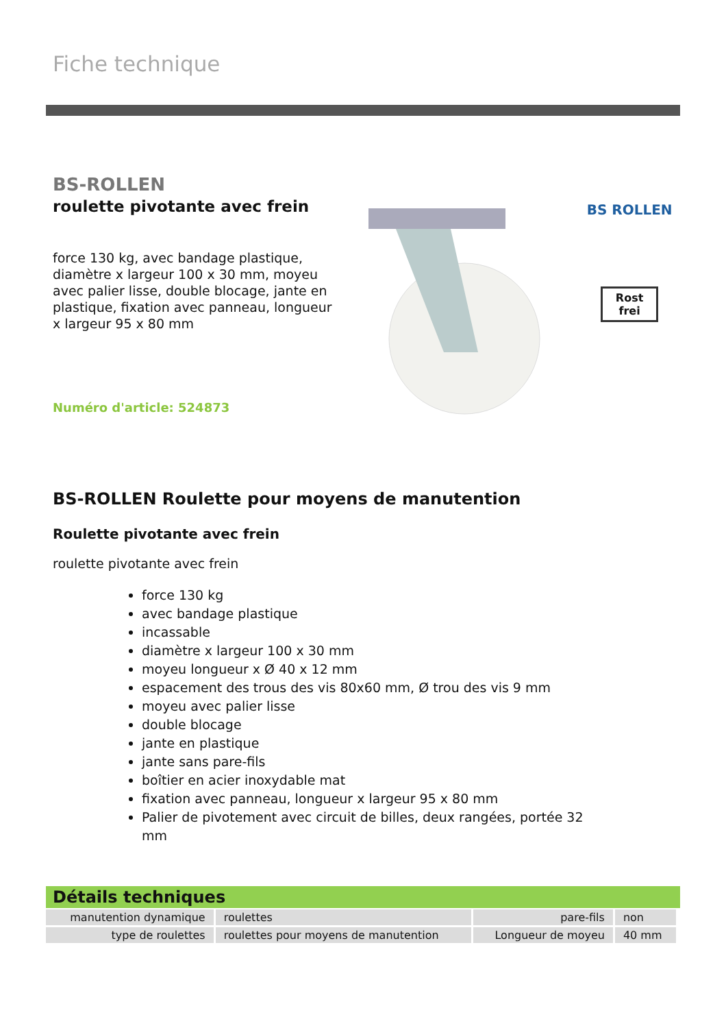Fiche technique
BS-ROLLEN
roulette pivotante avec frein
force 130 kg, avec bandage plastique, diamètre x largeur 100 x 30 mm, moyeu avec palier lisse, double blocage, jante en plastique, fixation avec panneau, longueur x largeur 95 x 80 mm
Numéro d'article: 524873
BS ROLLEN
Rost frei
BS-ROLLEN Roulette pour moyens de manutention
Roulette pivotante avec frein
roulette pivotante avec frein
force 130 kg
avec bandage plastique
incassable
diamètre x largeur 100 x 30 mm
moyeu longueur x Ø 40 x 12 mm
espacement des trous des vis 80x60 mm, Ø trou des vis 9 mm
moyeu avec palier lisse
double blocage
jante en plastique
jante sans pare-fils
boîtier en acier inoxydable mat
fixation avec panneau, longueur x largeur 95 x 80 mm
Palier de pivotement avec circuit de billes, deux rangées, portée 32 mm
Détails techniques
| manutention dynamique | roulettes | pare-fils | non |
| type de roulettes | roulettes pour moyens de manutention | Longueur de moyeu | 40 mm |